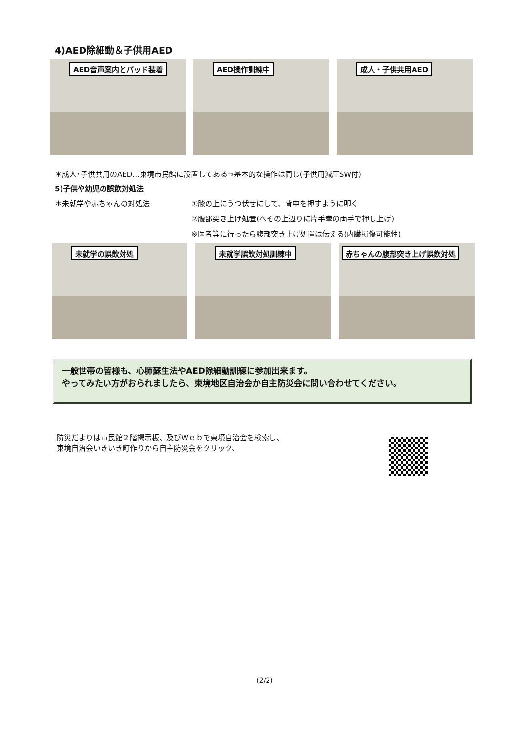4)AED除細動＆子供用AED
AED音声案内とパッド装着 AED操作訓練中 成人・子供共用AED
＊成人･子供共用のAED…東境市民館に設置してある⇒基本的な操作は同じ(子供用減圧SW付)
5)子供や幼児の誤飲対処法
＊未就学や赤ちゃんの対処法 ①膝の上にうつ伏せにして、背中を押すように叩く
②腹部突き上げ処置(へその上辺りに片手拳の両手で押し上げ)
※医者等に行ったら腹部突き上げ処置は伝える(内臓損傷可能性)
未就学の誤飲対処 未就学誤飲対処訓練中 赤ちゃんの腹部突き上げ誤飲対処
一般世帯の皆様も、心肺蘇生法やAED除細動訓練に参加出来ます。
やってみたい方がおられましたら、東境地区自治会か自主防災会に問い合わせてください。
防災だよりは市民館２階掲示板、及びＷｅｂで東境自治会を検索し、
東境自治会いきいき町作りから自主防災会をクリック、
(2/2)